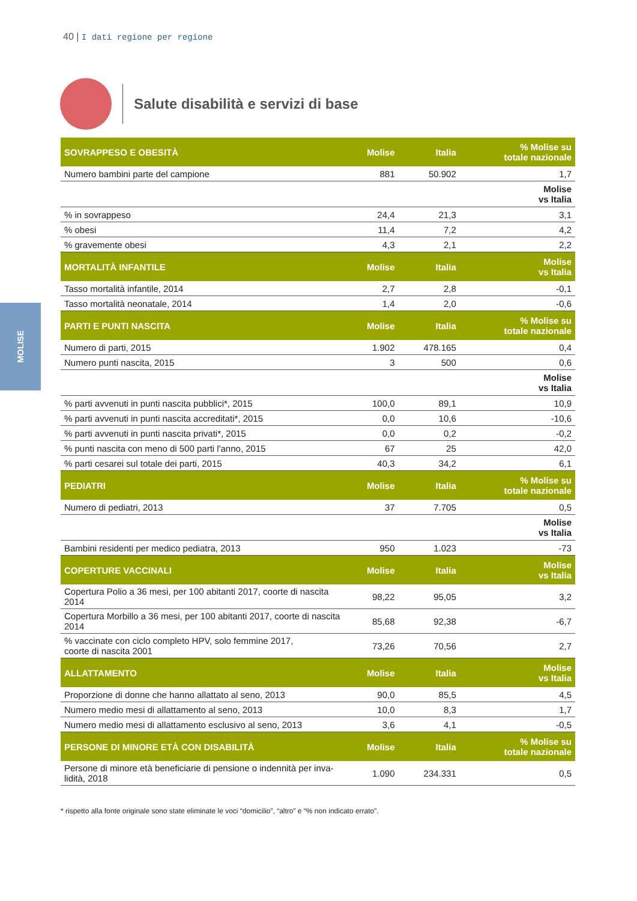40 | I dati regione per regione
Salute disabilità e servizi di base
MOLISE
| SOVRAPPESO E OBESITÀ | Molise | Italia | % Molise su totale nazionale |
| --- | --- | --- | --- |
| Numero bambini parte del campione | 881 | 50.902 | 1,7 |
| | | | Molise vs Italia |
| % in sovrappeso | 24,4 | 21,3 | 3,1 |
| % obesi | 11,4 | 7,2 | 4,2 |
| % gravemente obesi | 4,3 | 2,1 | 2,2 |
| MORTALITÀ INFANTILE | Molise | Italia | Molise vs Italia |
| Tasso mortalità infantile, 2014 | 2,7 | 2,8 | -0,1 |
| Tasso mortalità neonatale, 2014 | 1,4 | 2,0 | -0,6 |
| PARTI E PUNTI NASCITA | Molise | Italia | % Molise su totale nazionale |
| Numero di parti, 2015 | 1.902 | 478.165 | 0,4 |
| Numero punti nascita, 2015 | 3 | 500 | 0,6 |
| | | | Molise vs Italia |
| % parti avvenuti in punti nascita pubblici*, 2015 | 100,0 | 89,1 | 10,9 |
| % parti avvenuti in punti nascita accreditati*, 2015 | 0,0 | 10,6 | -10,6 |
| % parti avvenuti in punti nascita privati*, 2015 | 0,0 | 0,2 | -0,2 |
| % punti nascita con meno di 500 parti l'anno, 2015 | 67 | 25 | 42,0 |
| % parti cesarei sul totale dei parti, 2015 | 40,3 | 34,2 | 6,1 |
| PEDIATRI | Molise | Italia | % Molise su totale nazionale |
| Numero di pediatri, 2013 | 37 | 7.705 | 0,5 |
| | | | Molise vs Italia |
| Bambini residenti per medico pediatra, 2013 | 950 | 1.023 | -73 |
| COPERTURE VACCINALI | Molise | Italia | Molise vs Italia |
| Copertura Polio a 36 mesi, per 100 abitanti 2017, coorte di nascita 2014 | 98,22 | 95,05 | 3,2 |
| Copertura Morbillo a 36 mesi, per 100 abitanti 2017, coorte di nascita 2014 | 85,68 | 92,38 | -6,7 |
| % vaccinate con ciclo completo HPV, solo femmine 2017, coorte di nascita 2001 | 73,26 | 70,56 | 2,7 |
| ALLATTAMENTO | Molise | Italia | Molise vs Italia |
| Proporzione di donne che hanno allattato al seno, 2013 | 90,0 | 85,5 | 4,5 |
| Numero medio mesi di allattamento al seno, 2013 | 10,0 | 8,3 | 1,7 |
| Numero medio mesi di allattamento esclusivo al seno, 2013 | 3,6 | 4,1 | -0,5 |
| PERSONE DI MINORE ETÀ CON DISABILITÀ | Molise | Italia | % Molise su totale nazionale |
| Persone di minore età beneficiarie di pensione o indennità per inva- lidità, 2018 | 1.090 | 234.331 | 0,5 |
* rispetto alla fonte originale sono state eliminate le voci “domicilio”, “altro” e “% non indicato errato”.